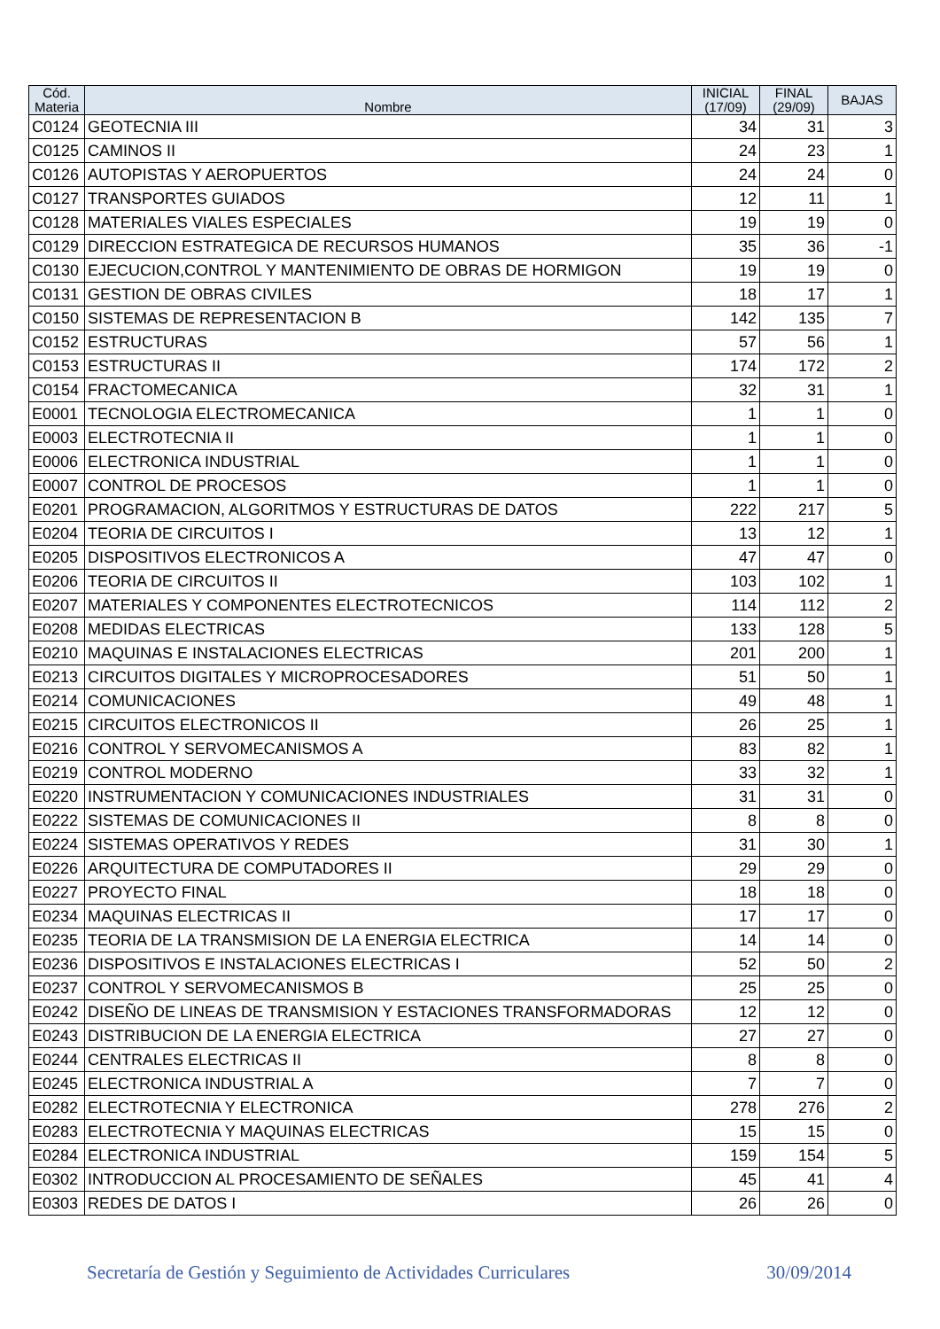| Cód. Materia | Nombre | INICIAL (17/09) | FINAL (29/09) | BAJAS |
| --- | --- | --- | --- | --- |
| C0124 | GEOTECNIA III | 34 | 31 | 3 |
| C0125 | CAMINOS II | 24 | 23 | 1 |
| C0126 | AUTOPISTAS Y AEROPUERTOS | 24 | 24 | 0 |
| C0127 | TRANSPORTES GUIADOS | 12 | 11 | 1 |
| C0128 | MATERIALES VIALES ESPECIALES | 19 | 19 | 0 |
| C0129 | DIRECCION ESTRATEGICA DE RECURSOS HUMANOS | 35 | 36 | -1 |
| C0130 | EJECUCION,CONTROL Y MANTENIMIENTO DE OBRAS DE HORMIGON | 19 | 19 | 0 |
| C0131 | GESTION DE OBRAS CIVILES | 18 | 17 | 1 |
| C0150 | SISTEMAS DE REPRESENTACION B | 142 | 135 | 7 |
| C0152 | ESTRUCTURAS | 57 | 56 | 1 |
| C0153 | ESTRUCTURAS II | 174 | 172 | 2 |
| C0154 | FRACTOMECANICA | 32 | 31 | 1 |
| E0001 | TECNOLOGIA ELECTROMECANICA | 1 | 1 | 0 |
| E0003 | ELECTROTECNIA II | 1 | 1 | 0 |
| E0006 | ELECTRONICA INDUSTRIAL | 1 | 1 | 0 |
| E0007 | CONTROL DE PROCESOS | 1 | 1 | 0 |
| E0201 | PROGRAMACION, ALGORITMOS Y ESTRUCTURAS DE DATOS | 222 | 217 | 5 |
| E0204 | TEORIA DE CIRCUITOS I | 13 | 12 | 1 |
| E0205 | DISPOSITIVOS ELECTRONICOS A | 47 | 47 | 0 |
| E0206 | TEORIA DE CIRCUITOS II | 103 | 102 | 1 |
| E0207 | MATERIALES Y COMPONENTES ELECTROTECNICOS | 114 | 112 | 2 |
| E0208 | MEDIDAS ELECTRICAS | 133 | 128 | 5 |
| E0210 | MAQUINAS E INSTALACIONES ELECTRICAS | 201 | 200 | 1 |
| E0213 | CIRCUITOS DIGITALES Y MICROPROCESADORES | 51 | 50 | 1 |
| E0214 | COMUNICACIONES | 49 | 48 | 1 |
| E0215 | CIRCUITOS ELECTRONICOS II | 26 | 25 | 1 |
| E0216 | CONTROL Y SERVOMECANISMOS A | 83 | 82 | 1 |
| E0219 | CONTROL MODERNO | 33 | 32 | 1 |
| E0220 | INSTRUMENTACION Y COMUNICACIONES INDUSTRIALES | 31 | 31 | 0 |
| E0222 | SISTEMAS DE COMUNICACIONES II | 8 | 8 | 0 |
| E0224 | SISTEMAS OPERATIVOS Y REDES | 31 | 30 | 1 |
| E0226 | ARQUITECTURA DE COMPUTADORES II | 29 | 29 | 0 |
| E0227 | PROYECTO FINAL | 18 | 18 | 0 |
| E0234 | MAQUINAS ELECTRICAS II | 17 | 17 | 0 |
| E0235 | TEORIA DE LA TRANSMISION DE LA ENERGIA ELECTRICA | 14 | 14 | 0 |
| E0236 | DISPOSITIVOS E INSTALACIONES ELECTRICAS I | 52 | 50 | 2 |
| E0237 | CONTROL Y SERVOMECANISMOS B | 25 | 25 | 0 |
| E0242 | DISEÑO DE LINEAS DE TRANSMISION Y ESTACIONES TRANSFORMADORAS | 12 | 12 | 0 |
| E0243 | DISTRIBUCION DE LA ENERGIA ELECTRICA | 27 | 27 | 0 |
| E0244 | CENTRALES ELECTRICAS II | 8 | 8 | 0 |
| E0245 | ELECTRONICA INDUSTRIAL A | 7 | 7 | 0 |
| E0282 | ELECTROTECNIA Y ELECTRONICA | 278 | 276 | 2 |
| E0283 | ELECTROTECNIA Y MAQUINAS ELECTRICAS | 15 | 15 | 0 |
| E0284 | ELECTRONICA INDUSTRIAL | 159 | 154 | 5 |
| E0302 | INTRODUCCION AL PROCESAMIENTO DE SEÑALES | 45 | 41 | 4 |
| E0303 | REDES DE DATOS I | 26 | 26 | 0 |
Secretaría de Gestión y Seguimiento de Actividades Curriculares 30/09/2014